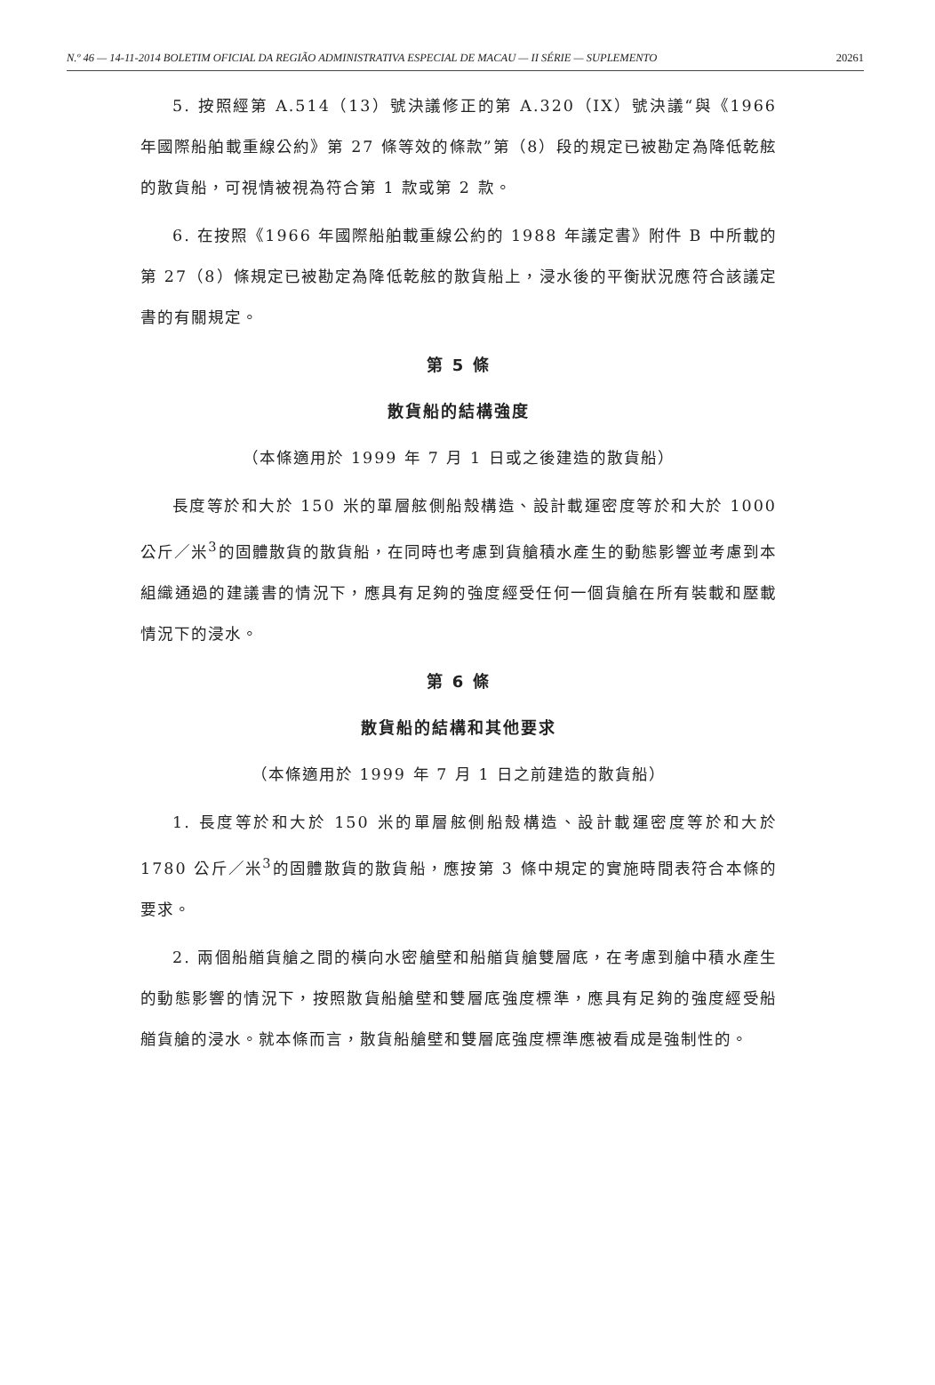N.º 46 — 14-11-2014 BOLETIM OFICIAL DA REGIÃO ADMINISTRATIVA ESPECIAL DE MACAU — II SÉRIE — SUPLEMENTO 20261
5. 按照經第 A.514（13）號決議修正的第 A.320（IX）號決議“與《1966 年國際船舶載重線公約》第 27 條等效的條款”第（8）段的規定已被勘定為降低乾舷的散貨船，可視情被視為符合第 1 款或第 2 款。
6. 在按照《1966 年國際船舶載重線公約的 1988 年議定書》附件 B 中所載的第 27（8）條規定已被勘定為降低乾舷的散貨船上，浸水後的平衡狀況應符合該議定書的有關規定。
第 5 條
散貨船的結構強度
（本條適用於 1999 年 7 月 1 日或之後建造的散貨船）
長度等於和大於 150 米的單層舷側船殼構造、設計載運密度等於和大於 1000 公斤／米<sup>3</sup>的固體散貨的散貨船，在同時也考慮到貨艙積水產生的動態影響並考慮到本組織通過的建議書的情況下，應具有足夠的強度經受任何一個貨艙在所有裝載和壓載情況下的浸水。
第 6 條
散貨船的結構和其他要求
（本條適用於 1999 年 7 月 1 日之前建造的散貨船）
1. 長度等於和大於 150 米的單層舷側船殼構造、設計載運密度等於和大於 1780 公斤／米<sup>3</sup>的固體散貨的散貨船，應按第 3 條中規定的實施時間表符合本條的要求。
2. 兩個船艏貨艙之間的橫向水密艙壁和船艏貨艙雙層底，在考慮到艙中積水產生的動態影響的情況下，按照散貨船艙壁和雙層底強度標準，應具有足夠的強度經受船艏貨艙的浸水。就本條而言，散貨船艙壁和雙層底強度標準應被看成是強制性的。